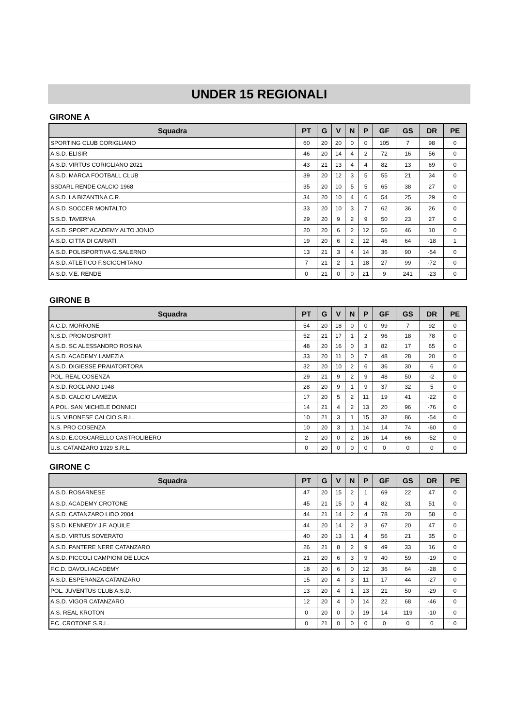UNDER 15 REGIONALI
GIRONE A
| Squadra | PT | G | V | N | P | GF | GS | DR | PE |
| --- | --- | --- | --- | --- | --- | --- | --- | --- | --- |
| SPORTING CLUB CORIGLIANO | 60 | 20 | 20 | 0 | 0 | 105 | 7 | 98 | 0 |
| A.S.D. ELISIR | 46 | 20 | 14 | 4 | 2 | 72 | 16 | 56 | 0 |
| A.S.D. VIRTUS CORIGLIANO 2021 | 43 | 21 | 13 | 4 | 4 | 82 | 13 | 69 | 0 |
| A.S.D. MARCA FOOTBALL CLUB | 39 | 20 | 12 | 3 | 5 | 55 | 21 | 34 | 0 |
| SSDARL RENDE CALCIO 1968 | 35 | 20 | 10 | 5 | 5 | 65 | 38 | 27 | 0 |
| A.S.D. LA BIZANTINA C.R. | 34 | 20 | 10 | 4 | 6 | 54 | 25 | 29 | 0 |
| A.S.D. SOCCER MONTALTO | 33 | 20 | 10 | 3 | 7 | 62 | 36 | 26 | 0 |
| S.S.D. TAVERNA | 29 | 20 | 9 | 2 | 9 | 50 | 23 | 27 | 0 |
| A.S.D. SPORT ACADEMY ALTO JONIO | 20 | 20 | 6 | 2 | 12 | 56 | 46 | 10 | 0 |
| A.S.D. CITTA DI CARIATI | 19 | 20 | 6 | 2 | 12 | 46 | 64 | -18 | 1 |
| A.S.D. POLISPORTIVA G.SALERNO | 13 | 21 | 3 | 4 | 14 | 36 | 90 | -54 | 0 |
| A.S.D. ATLETICO F.SCICCHITANO | 7 | 21 | 2 | 1 | 18 | 27 | 99 | -72 | 0 |
| A.S.D. V.E. RENDE | 0 | 21 | 0 | 0 | 21 | 9 | 241 | -23 | 0 |
GIRONE B
| Squadra | PT | G | V | N | P | GF | GS | DR | PE |
| --- | --- | --- | --- | --- | --- | --- | --- | --- | --- |
| A.C.D. MORRONE | 54 | 20 | 18 | 0 | 0 | 99 | 7 | 92 | 0 |
| N.S.D. PROMOSPORT | 52 | 21 | 17 | 1 | 2 | 96 | 18 | 78 | 0 |
| A.S.D. SC ALESSANDRO ROSINA | 48 | 20 | 16 | 0 | 3 | 82 | 17 | 65 | 0 |
| A.S.D. ACADEMY LAMEZIA | 33 | 20 | 11 | 0 | 7 | 48 | 28 | 20 | 0 |
| A.S.D. DIGIESSE PRAIATORTORA | 32 | 20 | 10 | 2 | 6 | 36 | 30 | 6 | 0 |
| POL. REAL COSENZA | 29 | 21 | 9 | 2 | 9 | 48 | 50 | -2 | 0 |
| A.S.D. ROGLIANO 1948 | 28 | 20 | 9 | 1 | 9 | 37 | 32 | 5 | 0 |
| A.S.D. CALCIO LAMEZIA | 17 | 20 | 5 | 2 | 11 | 19 | 41 | -22 | 0 |
| A.POL. SAN MICHELE DONNICI | 14 | 21 | 4 | 2 | 13 | 20 | 96 | -76 | 0 |
| U.S. VIBONESE CALCIO S.R.L. | 10 | 21 | 3 | 1 | 15 | 32 | 86 | -54 | 0 |
| N.S. PRO COSENZA | 10 | 20 | 3 | 1 | 14 | 14 | 74 | -60 | 0 |
| A.S.D. E.COSCARELLO CASTROLIBERO | 2 | 20 | 0 | 2 | 16 | 14 | 66 | -52 | 0 |
| U.S. CATANZARO 1929 S.R.L. | 0 | 20 | 0 | 0 | 0 | 0 | 0 | 0 | 0 |
GIRONE C
| Squadra | PT | G | V | N | P | GF | GS | DR | PE |
| --- | --- | --- | --- | --- | --- | --- | --- | --- | --- |
| A.S.D. ROSARNESE | 47 | 20 | 15 | 2 | 1 | 69 | 22 | 47 | 0 |
| A.S.D. ACADEMY CROTONE | 45 | 21 | 15 | 0 | 4 | 82 | 31 | 51 | 0 |
| A.S.D. CATANZARO LIDO 2004 | 44 | 21 | 14 | 2 | 4 | 78 | 20 | 58 | 0 |
| S.S.D. KENNEDY J.F. AQUILE | 44 | 20 | 14 | 2 | 3 | 67 | 20 | 47 | 0 |
| A.S.D. VIRTUS SOVERATO | 40 | 20 | 13 | 1 | 4 | 56 | 21 | 35 | 0 |
| A.S.D. PANTERE NERE CATANZARO | 26 | 21 | 8 | 2 | 9 | 49 | 33 | 16 | 0 |
| A.S.D. PICCOLI CAMPIONI DE LUCA | 21 | 20 | 6 | 3 | 9 | 40 | 59 | -19 | 0 |
| F.C.D. DAVOLI ACADEMY | 18 | 20 | 6 | 0 | 12 | 36 | 64 | -28 | 0 |
| A.S.D. ESPERANZA CATANZARO | 15 | 20 | 4 | 3 | 11 | 17 | 44 | -27 | 0 |
| POL. JUVENTUS CLUB A.S.D. | 13 | 20 | 4 | 1 | 13 | 21 | 50 | -29 | 0 |
| A.S.D. VIGOR CATANZARO | 12 | 20 | 4 | 0 | 14 | 22 | 68 | -46 | 0 |
| A.S. REAL KROTON | 0 | 20 | 0 | 0 | 19 | 14 | 119 | -10 | 0 |
| F.C. CROTONE S.R.L. | 0 | 21 | 0 | 0 | 0 | 0 | 0 | 0 | 0 |